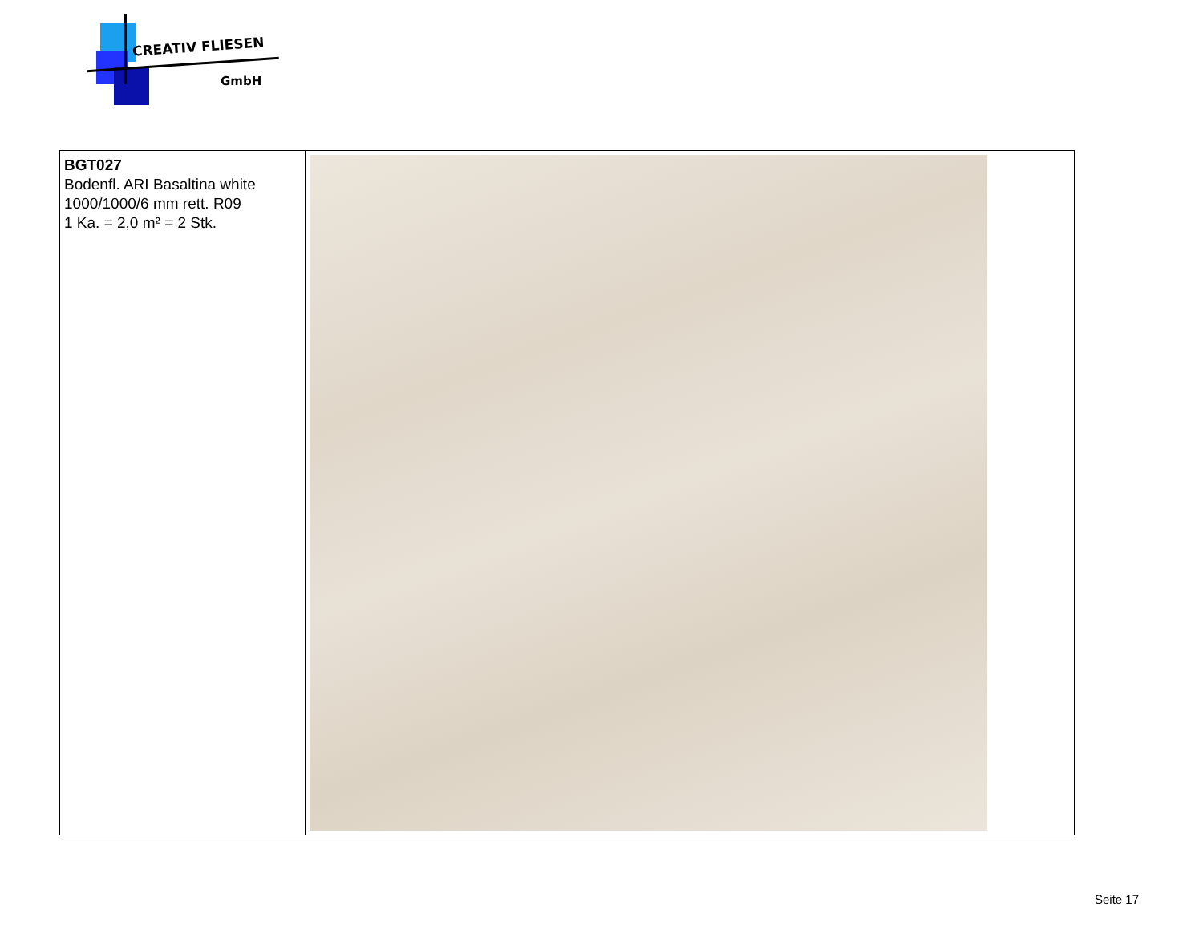CREATIV FLIESEN
GmbH
| BGT027 Bodenfl. ARI Basaltina white 1000/1000/6 mm rett. R09 1 Ka. = 2,0 m² = 2 Stk. | |
Seite 17